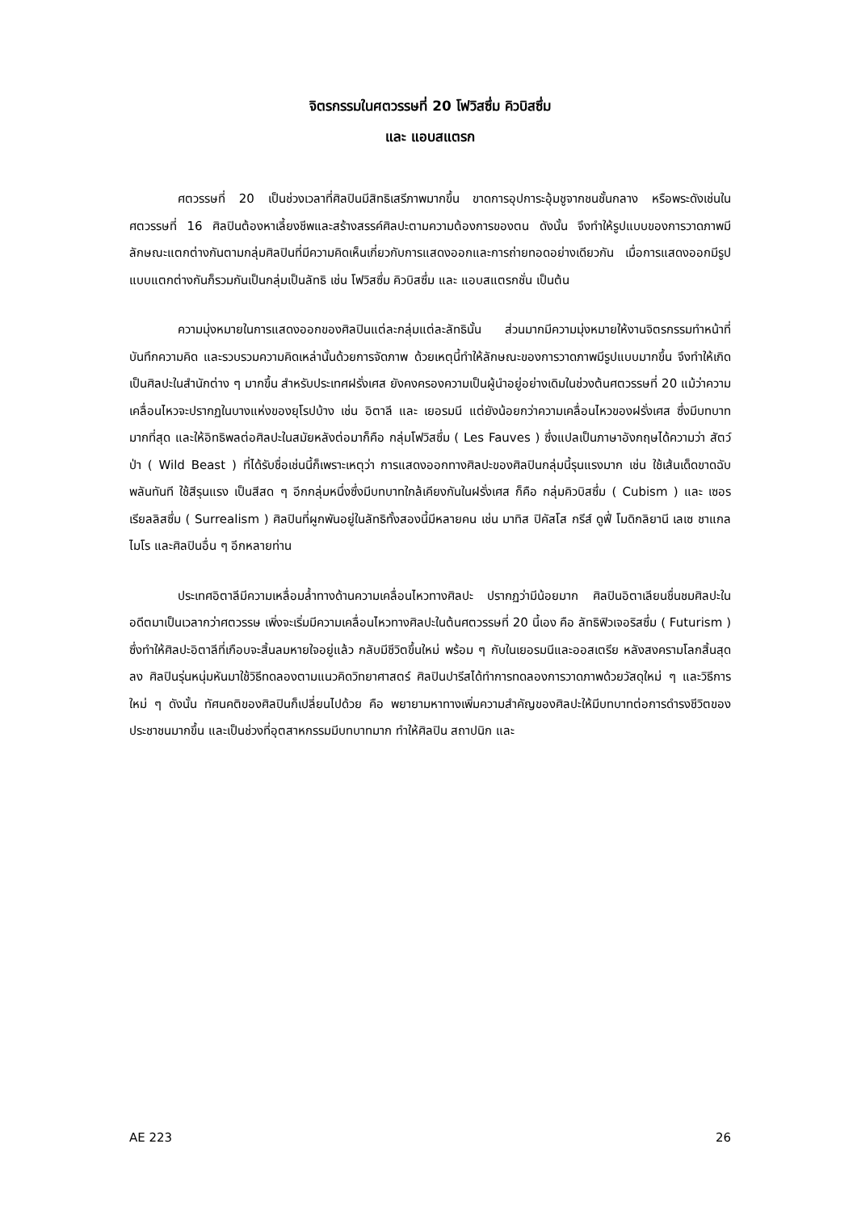จิตรกรรมในศตวรรษที่ 20 โฟวิสซึ่ม คิวบิสซึ่ม
และ แอบสแตรก
ศตวรรษที่ 20 เป็นช่วงเวลาที่ศิลปินมีสิทธิเสรีภาพมากขึ้น ขาดการอุปการะอุ้มชูจากชนชั้นกลาง หรือพระดังเช่นในศตวรรษที่ 16 ศิลปินต้องหาเลี้ยงชีพและสร้างสรรค์ศิลปะตามความต้องการของตน ดังนั้น จึงทำให้รูปแบบของการวาดภาพมีลักษณะแตกต่างกันตามกลุ่มศิลปินที่มีความคิดเห็นเกี่ยวกับการแสดงออกและการถ่ายทอดอย่างเดียวกัน เมื่อการแสดงออกมีรูปแบบแตกต่างกันก็รวมกันเป็นกลุ่มเป็นลัทธิ เช่น โฟวิสซึ่ม คิวบิสซึ่ม และ แอบสแตรกชั่น เป็นต้น
ความมุ่งหมายในการแสดงออกของศิลปินแต่ละกลุ่มแต่ละลัทธินั้น ส่วนมากมีความมุ่งหมายให้งานจิตรกรรมทำหน้าที่บันทึกความคิด และรวบรวมความคิดเหล่านั้นด้วยการจัดภาพ ด้วยเหตุนี้ทำให้ลักษณะของการวาดภาพมีรูปแบบมากขึ้น จึงทำให้เกิดเป็นศิลปะในสำนักต่าง ๆ มากขึ้น สำหรับประเทศฝรั่งเศส ยังคงครองความเป็นผู้นำอยู่อย่างเดิมในช่วงต้นศตวรรษที่ 20 แม้ว่าความเคลื่อนไหวจะปรากฏในบางแห่งของยุโรปบ้าง เช่น อิตาลี และ เยอรมนี แต่ยังน้อยกว่าความเคลื่อนไหวของฝรั่งเศส ซึ่งมีบทบาทมากที่สุด และให้อิทธิพลต่อศิลปะในสมัยหลังต่อมาก็คือ กลุ่มโฟวิสซึ่ม ( Les Fauves ) ซึ่งแปลเป็นภาษาอังกฤษได้ความว่า สัตว์ป่า ( Wild Beast ) ที่ได้รับชื่อเช่นนี้ก็เพราะเหตุว่า การแสดงออกทางศิลปะของศิลปินกลุ่มนี้รุนแรงมาก เช่น ใช้เส้นเด็ดขาดฉับพลันทันที ใช้สีรุนแรง เป็นสีสด ๆ อีกกลุ่มหนึ่งซึ่งมีบทบาทใกล้เคียงกันในฝรั่งเศส ก็คือ กลุ่มคิวบิสซึ่ม ( Cubism ) และ เซอรเรียลลิสซึ่ม ( Surrealism ) ศิลปินที่ผูกพันอยู่ในลัทธิทั้งสองนี้มีหลายคน เช่น มาทิส ปิคัสโส กรีส์ ดูฟี่ โมดิกลิยานี เลเซ ชาแกลไมโร และศิลปินอื่น ๆ อีกหลายท่าน
ประเทศอิตาลีมีความเหลื่อมล้ำทางด้านความเคลื่อนไหวทางศิลปะ ปรากฏว่ามีน้อยมาก ศิลปินอิตาเลียนชื่นชมศิลปะในอดีตมาเป็นเวลากว่าศตวรรษ เพิ่งจะเริ่มมีความเคลื่อนไหวทางศิลปะในต้นศตวรรษที่ 20 นี้เอง คือ ลัทธิฟิวเจอริสซึ่ม ( Futurism ) ซึ่งทำให้ศิลปะอิตาลีที่เกือบจะสิ้นลมหายใจอยู่แล้ว กลับมีชีวิตขึ้นใหม่ พร้อม ๆ กับในเยอรมนีและออสเตรีย หลังสงครามโลกสิ้นสุดลง ศิลปินรุ่นหนุ่มหันมาใช้วิธีทดลองตามแนวคิดวิทยาศาสตร์ ศิลปินปารีสได้ทำการทดลองการวาดภาพด้วยวัสดุใหม่ ๆ และวิธีการใหม่ ๆ ดังนั้น ทัศนคติของศิลปินก็เปลี่ยนไปด้วย คือ พยายามหาทางเพิ่มความสำคัญของศิลปะให้มีบทบาทต่อการดำรงชีวิตของประชาชนมากขึ้น และเป็นช่วงที่อุตสาหกรรมมีบทบาทมาก ทำให้ศิลปิน สถาปนิก และ
AE 223 26